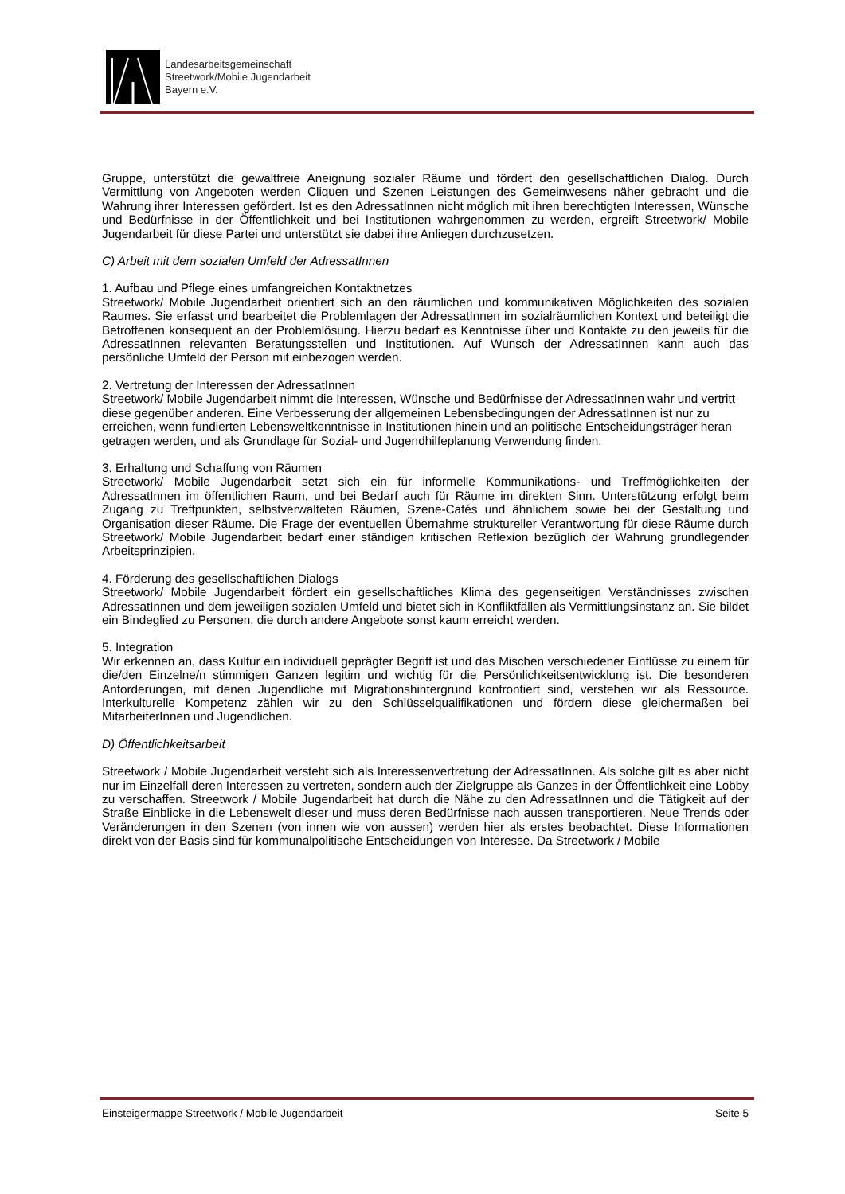Landesarbeitsgemeinschaft
Streetwork/Mobile Jugendarbeit
Bayern e.V.
Gruppe, unterstützt die gewaltfreie Aneignung sozialer Räume und fördert den gesellschaftlichen Dialog. Durch Vermittlung von Angeboten werden Cliquen und Szenen Leistungen des Gemeinwesens näher gebracht und die Wahrung ihrer Interessen gefördert. Ist es den AdressatInnen nicht möglich mit ihren berechtigten Interessen, Wünsche und Bedürfnisse in der Öffentlichkeit und bei Institutionen wahrgenommen zu werden, ergreift Streetwork/ Mobile Jugendarbeit für diese Partei und unterstützt sie dabei ihre Anliegen durchzusetzen.
C) Arbeit mit dem sozialen Umfeld der AdressatInnen
1. Aufbau und Pflege eines umfangreichen Kontaktnetzes
Streetwork/ Mobile Jugendarbeit orientiert sich an den räumlichen und kommunikativen Möglichkeiten des sozialen Raumes. Sie erfasst und bearbeitet die Problemlagen der AdressatInnen im sozialräumlichen Kontext und beteiligt die Betroffenen konsequent an der Problemlösung. Hierzu bedarf es Kenntnisse über und Kontakte zu den jeweils für die AdressatInnen relevanten Beratungsstellen und Institutionen. Auf Wunsch der AdressatInnen kann auch das persönliche Umfeld der Person mit einbezogen werden.
2. Vertretung der Interessen der AdressatInnen
Streetwork/ Mobile Jugendarbeit nimmt die Interessen, Wünsche und Bedürfnisse der AdressatInnen wahr und vertritt diese gegenüber anderen. Eine Verbesserung der allgemeinen Lebensbedingungen der AdressatInnen ist nur zu erreichen, wenn fundierten Lebensweltkenntnisse in Institutionen hinein und an politische Entscheidungsträger heran getragen werden, und als Grundlage für Sozial- und Jugendhilfeplanung Verwendung finden.
3. Erhaltung und Schaffung von Räumen
Streetwork/ Mobile Jugendarbeit setzt sich ein für informelle Kommunikations- und Treffmöglichkeiten der AdressatInnen im öffentlichen Raum, und bei Bedarf auch für Räume im direkten Sinn. Unterstützung erfolgt beim Zugang zu Treffpunkten, selbstverwalteten Räumen, Szene-Cafés und ähnlichem sowie bei der Gestaltung und Organisation dieser Räume. Die Frage der eventuellen Übernahme struktureller Verantwortung für diese Räume durch Streetwork/ Mobile Jugendarbeit bedarf einer ständigen kritischen Reflexion bezüglich der Wahrung grundlegender Arbeitsprinzipien.
4. Förderung des gesellschaftlichen Dialogs
Streetwork/ Mobile Jugendarbeit fördert ein gesellschaftliches Klima des gegenseitigen Verständnisses zwischen AdressatInnen und dem jeweiligen sozialen Umfeld und bietet sich in Konfliktfällen als Vermittlungsinstanz an. Sie bildet ein Bindeglied zu Personen, die durch andere Angebote sonst kaum erreicht werden.
5. Integration
Wir erkennen an, dass Kultur ein individuell geprägter Begriff ist und das Mischen verschiedener Einflüsse zu einem für die/den Einzelne/n stimmigen Ganzen legitim und wichtig für die Persönlichkeitsentwicklung ist. Die besonderen Anforderungen, mit denen Jugendliche mit Migrationshintergrund konfrontiert sind, verstehen wir als Ressource. Interkulturelle Kompetenz zählen wir zu den Schlüsselqualifikationen und fördern diese gleichermaßen bei MitarbeiterInnen und Jugendlichen.
D) Öffentlichkeitsarbeit
Streetwork / Mobile Jugendarbeit versteht sich als Interessenvertretung der AdressatInnen. Als solche gilt es aber nicht nur im Einzelfall deren Interessen zu vertreten, sondern auch der Zielgruppe als Ganzes in der Öffentlichkeit eine Lobby zu verschaffen. Streetwork / Mobile Jugendarbeit hat durch die Nähe zu den AdressatInnen und die Tätigkeit auf der Straße Einblicke in die Lebenswelt dieser und muss deren Bedürfnisse nach aussen transportieren. Neue Trends oder Veränderungen in den Szenen (von innen wie von aussen) werden hier als erstes beobachtet. Diese Informationen direkt von der Basis sind für kommunalpolitische Entscheidungen von Interesse. Da Streetwork / Mobile
Einsteigermappe Streetwork / Mobile Jugendarbeit Seite 5